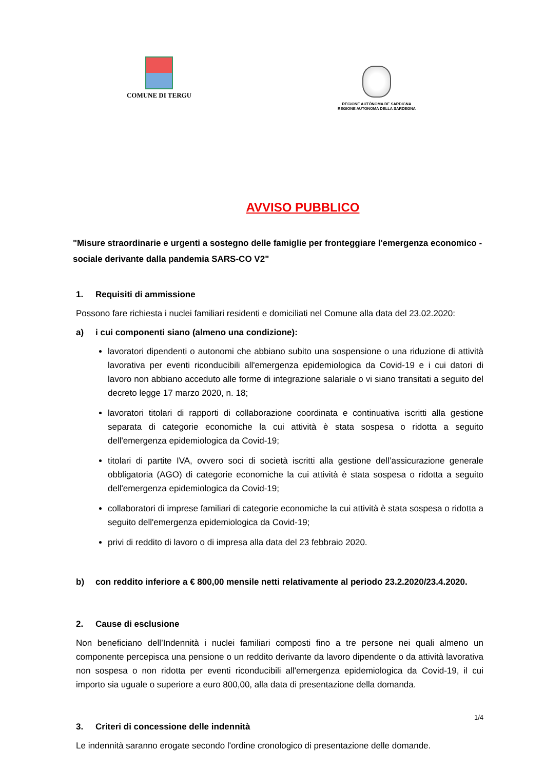COMUNE DI TERGU
REGIONE AUTÒNOMA DE SARDIGNA
REGIONE AUTONOMA DELLA SARDEGNA
AVVISO PUBBLICO
"Misure straordinarie e urgenti a sostegno delle famiglie per fronteggiare l'emergenza economico - sociale derivante dalla pandemia SARS-CO V2"
1. Requisiti di ammissione
Possono fare richiesta i nuclei familiari residenti e domiciliati nel Comune alla data del 23.02.2020:
a) i cui componenti siano (almeno una condizione):
lavoratori dipendenti o autonomi che abbiano subito una sospensione o una riduzione di attività lavorativa per eventi riconducibili all'emergenza epidemiologica da Covid-19 e i cui datori di lavoro non abbiano acceduto alle forme di integrazione salariale o vi siano transitati a seguito del decreto legge 17 marzo 2020, n. 18;
lavoratori titolari di rapporti di collaborazione coordinata e continuativa iscritti alla gestione separata di categorie economiche la cui attività è stata sospesa o ridotta a seguito dell'emergenza epidemiologica da Covid-19;
titolari di partite IVA, ovvero soci di società iscritti alla gestione dell’assicurazione generale obbligatoria (AGO) di categorie economiche la cui attività è stata sospesa o ridotta a seguito dell'emergenza epidemiologica da Covid-19;
collaboratori di imprese familiari di categorie economiche la cui attività è stata sospesa o ridotta a seguito dell'emergenza epidemiologica da Covid-19;
privi di reddito di lavoro o di impresa alla data del 23 febbraio 2020.
b) con reddito inferiore a € 800,00 mensile netti relativamente al periodo 23.2.2020/23.4.2020.
2. Cause di esclusione
Non beneficiano dell’Indennità i nuclei familiari composti fino a tre persone nei quali almeno un componente percepisca una pensione o un reddito derivante da lavoro dipendente o da attività lavorativa non sospesa o non ridotta per eventi riconducibili all'emergenza epidemiologica da Covid-19, il cui importo sia uguale o superiore a euro 800,00, alla data di presentazione della domanda.
3. Criteri di concessione delle indennità
Le indennità saranno erogate secondo l'ordine cronologico di presentazione delle domande.
1/4